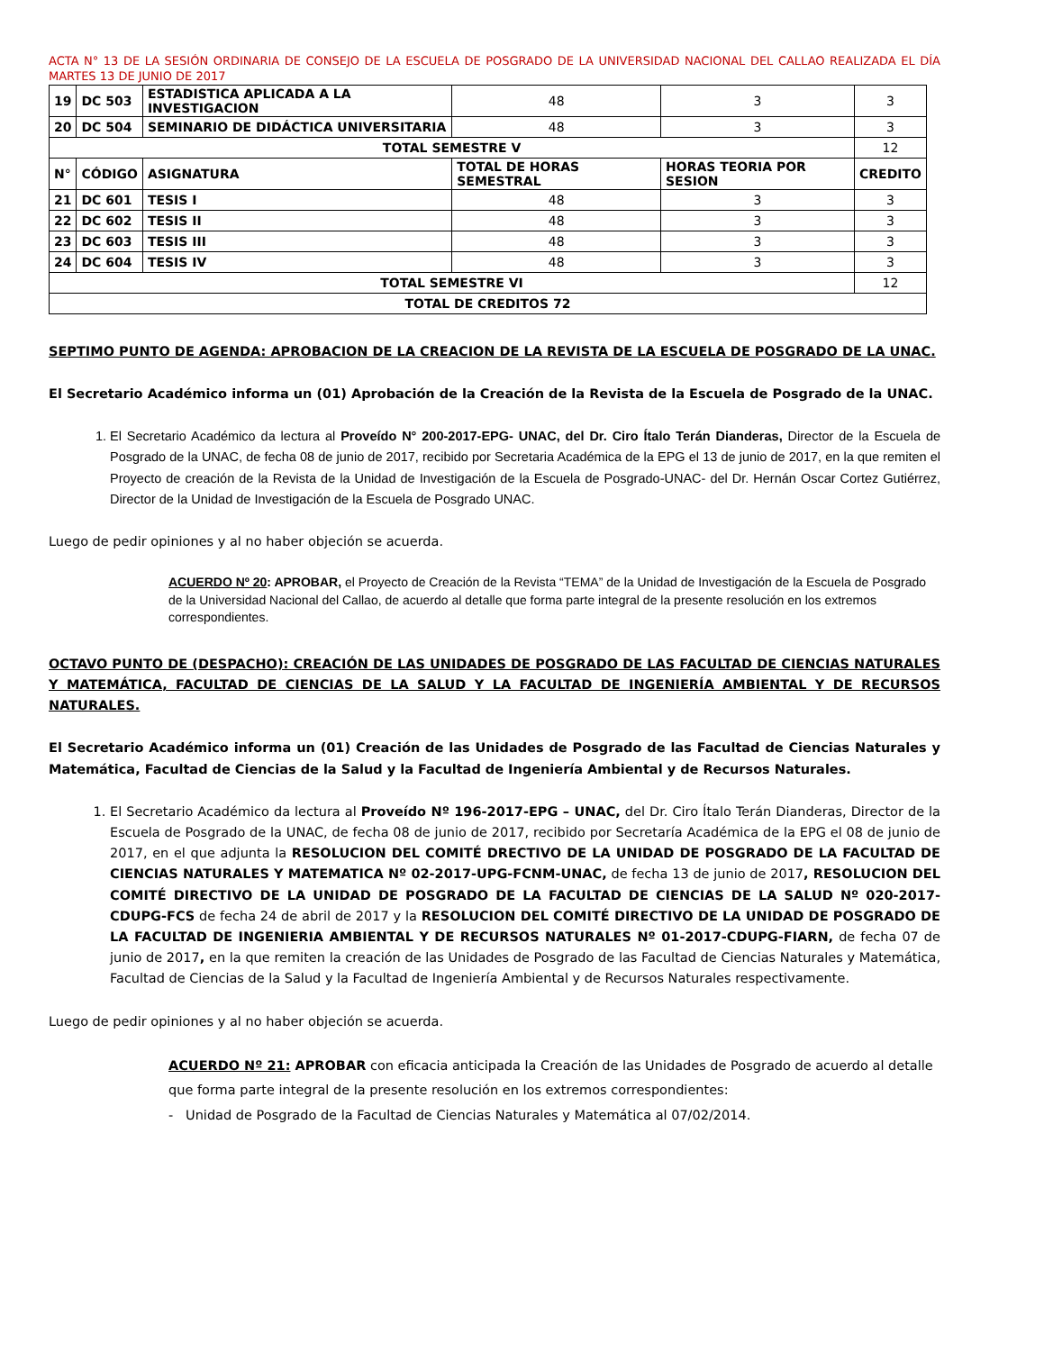ACTA N° 13 DE LA SESIÓN ORDINARIA DE CONSEJO DE LA ESCUELA DE POSGRADO DE LA UNIVERSIDAD NACIONAL DEL CALLAO REALIZADA EL DÍA MARTES 13 DE JUNIO DE 2017
| 19 | DC 503 | ESTADISTICA APLICADA A LA INVESTIGACION | 48 | 3 | 3 |
| 20 | DC 504 | SEMINARIO DE DIDÁCTICA UNIVERSITARIA | 48 | 3 | 3 |
| TOTAL SEMESTRE V | | | | | 12 |
| N° | CÓDIGO | ASIGNATURA | TOTAL DE HORAS SEMESTRAL | HORAS TEORIA POR SESION | CREDITO |
| 21 | DC 601 | TESIS I | 48 | 3 | 3 |
| 22 | DC 602 | TESIS II | 48 | 3 | 3 |
| 23 | DC 603 | TESIS III | 48 | 3 | 3 |
| 24 | DC 604 | TESIS IV | 48 | 3 | 3 |
| TOTAL SEMESTRE VI | | | | | 12 |
| TOTAL DE CREDITOS 72 | | | | | |
SEPTIMO PUNTO DE AGENDA: APROBACION DE LA CREACION DE LA REVISTA DE LA ESCUELA DE POSGRADO DE LA UNAC.
El Secretario Académico informa un (01) Aprobación de la Creación de la Revista de la Escuela de Posgrado de la UNAC.
1. El Secretario Académico da lectura al Proveído N° 200-2017-EPG- UNAC, del Dr. Ciro Ítalo Terán Dianderas, Director de la Escuela de Posgrado de la UNAC, de fecha 08 de junio de 2017, recibido por Secretaria Académica de la EPG el 13 de junio de 2017, en la que remiten el Proyecto de creación de la Revista de la Unidad de Investigación de la Escuela de Posgrado-UNAC- del Dr. Hernán Oscar Cortez Gutiérrez, Director de la Unidad de Investigación de la Escuela de Posgrado UNAC.
Luego de pedir opiniones y al no haber objeción se acuerda.
ACUERDO Nº 20: APROBAR, el Proyecto de Creación de la Revista “TEMA” de la Unidad de Investigación de la Escuela de Posgrado de la Universidad Nacional del Callao, de acuerdo al detalle que forma parte integral de la presente resolución en los extremos correspondientes.
OCTAVO PUNTO DE (DESPACHO): CREACIÓN DE LAS UNIDADES DE POSGRADO DE LAS FACULTAD DE CIENCIAS NATURALES Y MATEMÁTICA, FACULTAD DE CIENCIAS DE LA SALUD Y LA FACULTAD DE INGENIERÍA AMBIENTAL Y DE RECURSOS NATURALES.
El Secretario Académico informa un (01) Creación de las Unidades de Posgrado de las Facultad de Ciencias Naturales y Matemática, Facultad de Ciencias de la Salud y la Facultad de Ingeniería Ambiental y de Recursos Naturales.
1. El Secretario Académico da lectura al Proveído Nº 196-2017-EPG – UNAC, del Dr. Ciro Ítalo Terán Dianderas, Director de la Escuela de Posgrado de la UNAC, de fecha 08 de junio de 2017, recibido por Secretaría Académica de la EPG el 08 de junio de 2017, en el que adjunta la RESOLUCION DEL COMITÉ DRECTIVO DE LA UNIDAD DE POSGRADO DE LA FACULTAD DE CIENCIAS NATURALES Y MATEMATICA Nº 02-2017-UPG-FCNM-UNAC, de fecha 13 de junio de 2017, RESOLUCION DEL COMITÉ DIRECTIVO DE LA UNIDAD DE POSGRADO DE LA FACULTAD DE CIENCIAS DE LA SALUD Nº 020-2017-CDUPG-FCS de fecha 24 de abril de 2017 y la RESOLUCION DEL COMITÉ DIRECTIVO DE LA UNIDAD DE POSGRADO DE LA FACULTAD DE INGENIERIA AMBIENTAL Y DE RECURSOS NATURALES Nº 01-2017-CDUPG-FIARN, de fecha 07 de junio de 2017, en la que remiten la creación de las Unidades de Posgrado de las Facultad de Ciencias Naturales y Matemática, Facultad de Ciencias de la Salud y la Facultad de Ingeniería Ambiental y de Recursos Naturales respectivamente.
Luego de pedir opiniones y al no haber objeción se acuerda.
ACUERDO Nº 21: APROBAR con eficacia anticipada la Creación de las Unidades de Posgrado de acuerdo al detalle que forma parte integral de la presente resolución en los extremos correspondientes:
- Unidad de Posgrado de la Facultad de Ciencias Naturales y Matemática al 07/02/2014.